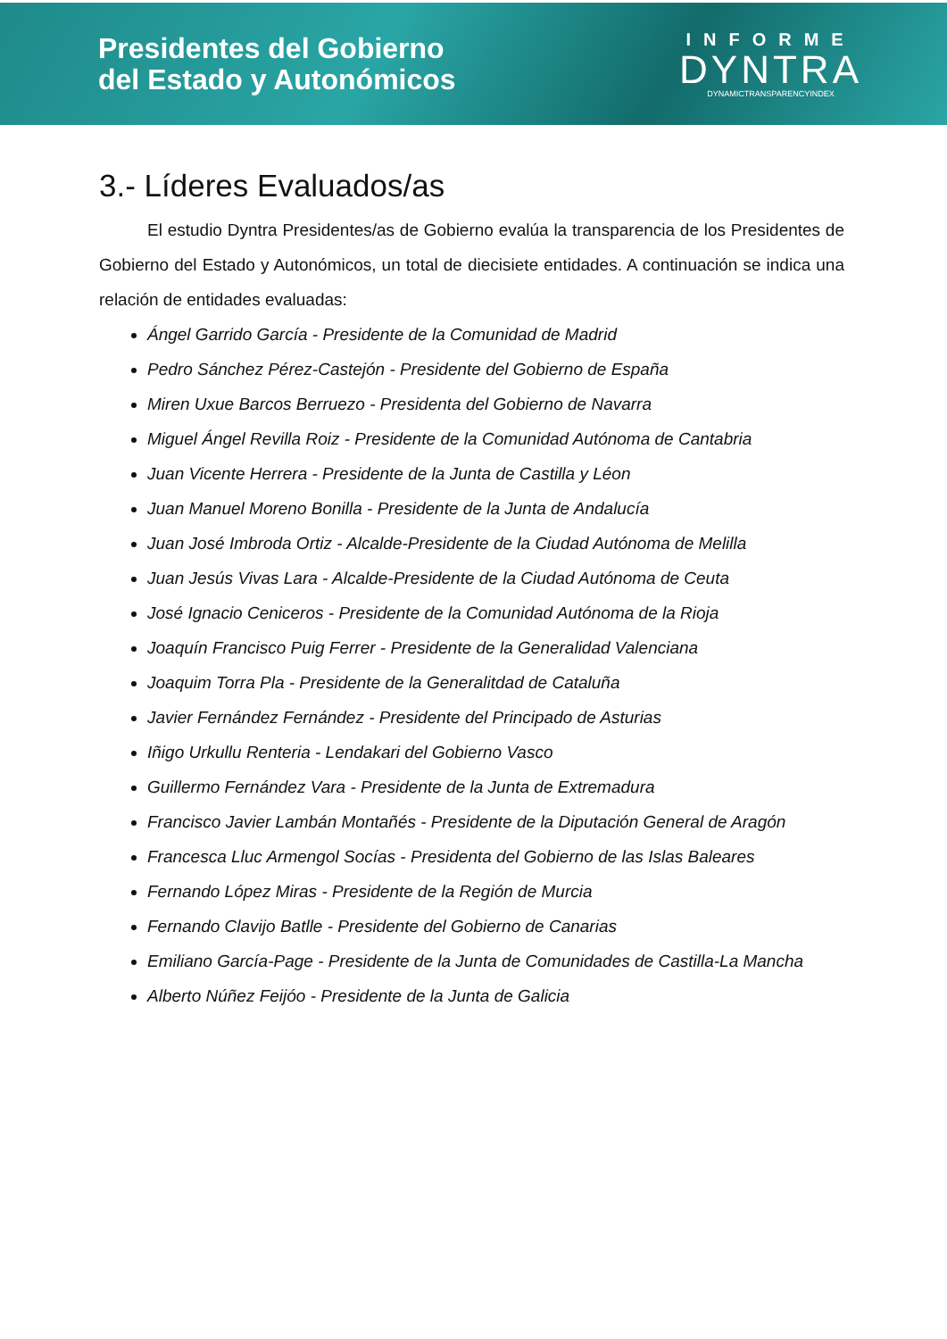Presidentes del Gobierno
del Estado y Autonómicos
INFORME
DYNTRA
DYNAMICTRANSPARENCYINDEX
3.- Líderes Evaluados/as
El estudio Dyntra Presidentes/as de Gobierno evalúa la transparencia de los Presidentes de Gobierno del Estado y Autonómicos, un total de diecisiete entidades. A continuación se indica una relación de entidades evaluadas:
Ángel Garrido García - Presidente de la Comunidad de Madrid
Pedro Sánchez Pérez-Castejón - Presidente del Gobierno de España
Miren Uxue Barcos Berruezo - Presidenta del Gobierno de Navarra
Miguel Ángel Revilla Roiz - Presidente de la Comunidad Autónoma de Cantabria
Juan Vicente Herrera - Presidente de la Junta de Castilla y Léon
Juan Manuel Moreno Bonilla - Presidente de la Junta de Andalucía
Juan José Imbroda Ortiz - Alcalde-Presidente de la Ciudad Autónoma de Melilla
Juan Jesús Vivas Lara - Alcalde-Presidente de la Ciudad Autónoma de Ceuta
José Ignacio Ceniceros - Presidente de la Comunidad Autónoma de la Rioja
Joaquín Francisco Puig Ferrer - Presidente de la Generalidad Valenciana
Joaquim Torra Pla - Presidente de la Generalitdad de Cataluña
Javier Fernández Fernández - Presidente del Principado de Asturias
Iñigo Urkullu Renteria - Lendakari del Gobierno Vasco
Guillermo Fernández Vara - Presidente de la Junta de Extremadura
Francisco Javier Lambán Montañés - Presidente de la Diputación General de Aragón
Francesca Lluc Armengol Socías - Presidenta del Gobierno de las Islas Baleares
Fernando López Miras - Presidente de la Región de Murcia
Fernando Clavijo Batlle - Presidente del Gobierno de Canarias
Emiliano García-Page - Presidente de la Junta de Comunidades de Castilla-La Mancha
Alberto Núñez Feijóo - Presidente de la Junta de Galicia